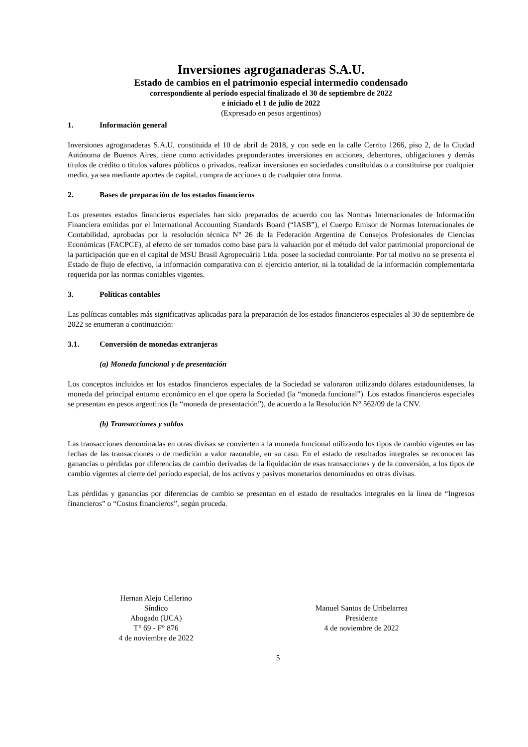Inversiones agroganaderas S.A.U.
Estado de cambios en el patrimonio especial intermedio condensado
correspondiente al período especial finalizado el 30 de septiembre de 2022
e iniciado el 1 de julio de 2022
(Expresado en pesos argentinos)
1. Información general
Inversiones agroganaderas S.A.U, constituida el 10 de abril de 2018, y con sede en la calle Cerrito 1266, piso 2, de la Ciudad Autónoma de Buenos Aires, tiene como actividades preponderantes inversiones en acciones, debentures, obligaciones y demás títulos de crédito o títulos valores públicos o privados, realizar inversiones en sociedades constituidas o a constituirse por cualquier medio, ya sea mediante aportes de capital, compra de acciones o de cualquier otra forma.
2. Bases de preparación de los estados financieros
Los presentes estados financieros especiales han sido preparados de acuerdo con las Normas Internacionales de Información Financiera emitidas por el International Accounting Standards Board (“IASB”), el Cuerpo Emisor de Normas Internacionales de Contabilidad, aprobadas por la resolución técnica N° 26 de la Federación Argentina de Consejos Profesionales de Ciencias Económicas (FACPCE), al efecto de ser tomados como base para la valuación por el método del valor patrimonial proporcional de la participación que en el capital de MSU Brasil Agropecuária Ltda. posee la sociedad controlante. Por tal motivo no se presenta el Estado de flujo de efectivo, la información comparativa con el ejercicio anterior, ni la totalidad de la información complementaria requerida por las normas contables vigentes.
3. Políticas contables
Las políticas contables más significativas aplicadas para la preparación de los estados financieros especiales al 30 de septiembre de 2022 se enumeran a continuación:
3.1. Conversión de monedas extranjeras
(a) Moneda funcional y de presentación
Los conceptos incluidos en los estados financieros especiales de la Sociedad se valoraron utilizando dólares estadounidenses, la moneda del principal entorno económico en el que opera la Sociedad (la “moneda funcional”). Los estados financieros especiales se presentan en pesos argentinos (la “moneda de presentación”), de acuerdo a la Resolución N° 562/09 de la CNV.
(b) Transacciones y saldos
Las transacciones denominadas en otras divisas se convierten a la moneda funcional utilizando los tipos de cambio vigentes en las fechas de las transacciones o de medición a valor razonable, en su caso. En el estado de resultados integrales se reconocen las ganancias o pérdidas por diferencias de cambio derivadas de la liquidación de esas transacciones y de la conversión, a los tipos de cambio vigentes al cierre del período especial, de los activos y pasivos monetarios denominados en otras divisas.
Las pérdidas y ganancias por diferencias de cambio se presentan en el estado de resultados integrales en la línea de “Ingresos financieros” o “Costos financieros”, según proceda.
Hernan Alejo Cellerino
Síndico
Abogado (UCA)
T° 69 - F° 876
4 de noviembre de 2022
Manuel Santos de Uribelarrea
Presidente
4 de noviembre de 2022
5